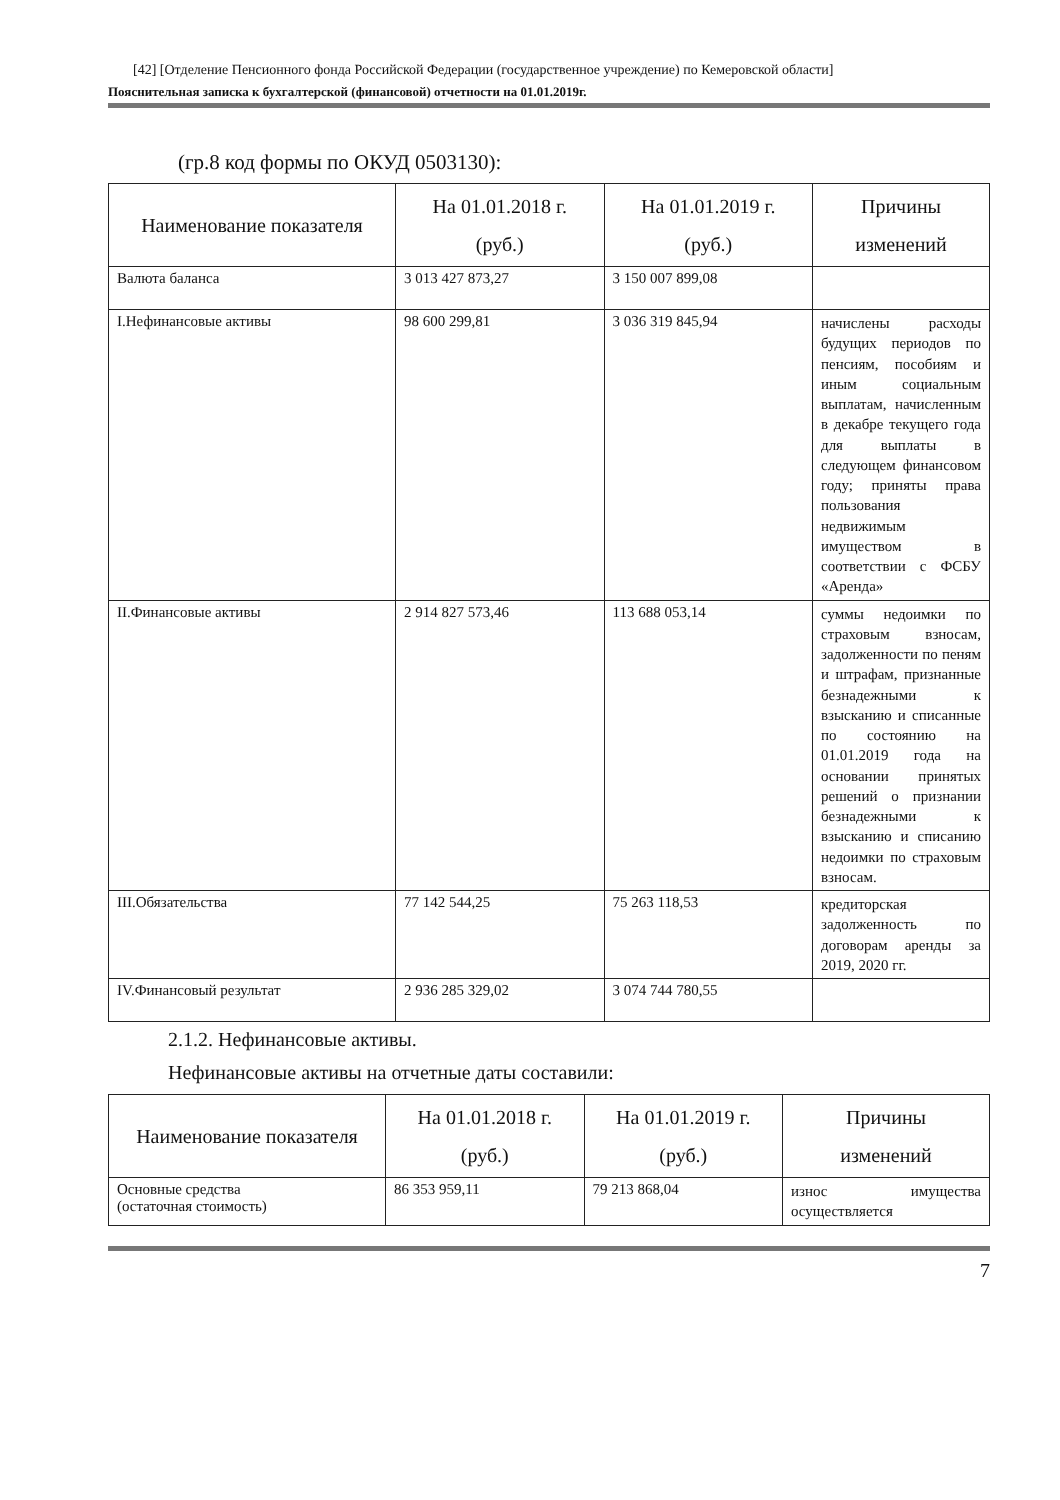[42] [Отделение Пенсионного фонда Российской Федерации (государственное учреждение) по Кемеровской области]
Пояснительная записка к бухгалтерской (финансовой) отчетности на 01.01.2019г.
(гр.8 код формы по ОКУД 0503130):
| Наименование показателя | На 01.01.2018 г. (руб.) | На 01.01.2019 г. (руб.) | Причины изменений |
| --- | --- | --- | --- |
| Валюта баланса | 3 013 427 873,27 | 3 150 007 899,08 | |
| I.Нефинансовые активы | 98 600 299,81 | 3 036 319 845,94 | начислены расходы будущих периодов по пенсиям, пособиям и иным социальным выплатам, начисленным в декабре текущего года для выплаты в следующем финансовом году; приняты права пользования недвижимым имуществом в соответствии с ФСБУ «Аренда» |
| II.Финансовые активы | 2 914 827 573,46 | 113 688 053,14 | суммы недоимки по страховым взносам, задолженности по пеням и штрафам, признанные безнадежными к взысканию и списанные по состоянию на 01.01.2019 года на основании принятых решений о признании безнадежными к взысканию и списанию недоимки по страховым взносам. |
| III.Обязательства | 77 142 544,25 | 75 263 118,53 | кредиторская задолженность по договорам аренды за 2019, 2020 гг. |
| IV.Финансовый результат | 2 936 285 329,02 | 3 074 744 780,55 | |
2.1.2. Нефинансовые активы.
Нефинансовые активы на отчетные даты составили:
| Наименование показателя | На 01.01.2018 г. (руб.) | На 01.01.2019 г. (руб.) | Причины изменений |
| --- | --- | --- | --- |
| Основные средства (остаточная стоимость) | 86 353 959,11 | 79 213 868,04 | износ имущества осуществляется |
7